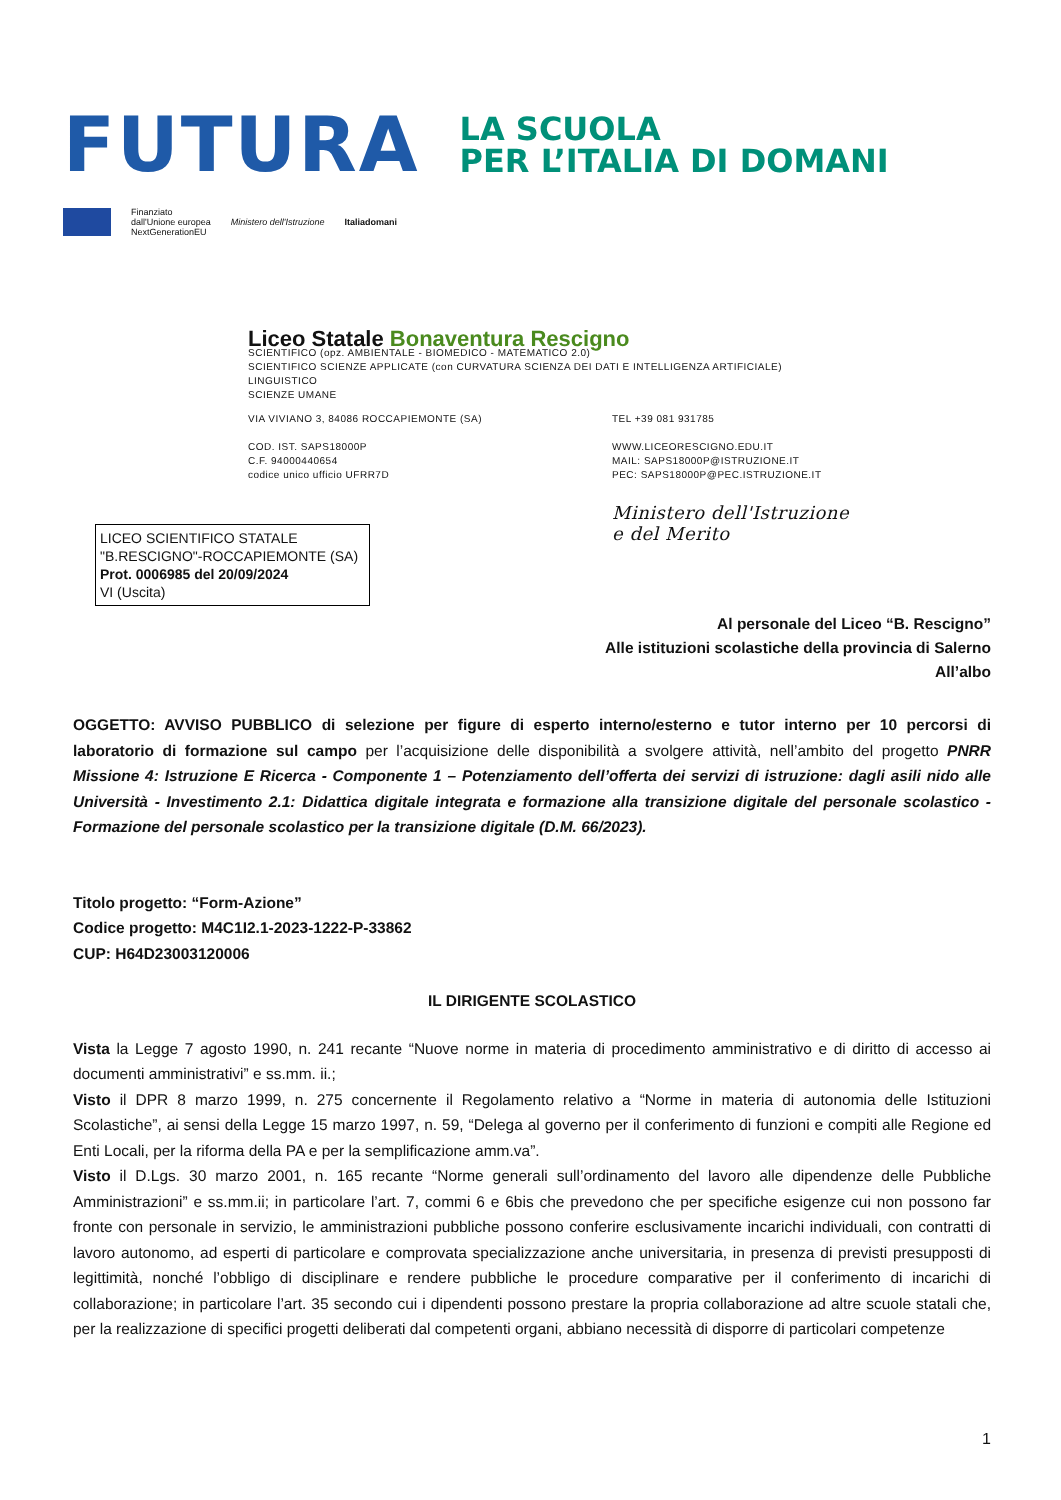FUTURA
LA SCUOLA
PER L’ITALIA DI DOMANI
Finanziato
dall'Unione europea
NextGenerationEU
Ministero dell'Istruzione Italiadomani
Liceo Statale Bonaventura Rescigno
SCIENTIFICO (opz. AMBIENTALE - BIOMEDICO - MATEMATICO 2.0)
SCIENTIFICO SCIENZE APPLICATE (con CURVATURA SCIENZA DEI DATI E INTELLIGENZA ARTIFICIALE)
LINGUISTICO
SCIENZE UMANE
VIA VIVIANO 3, 84086 ROCCAPIEMONTE (SA)
COD. IST. SAPS18000P
C.F. 94000440654
codice unico ufficio UFRR7D
TEL +39 081 931785
WWW.LICEORESCIGNO.EDU.IT
MAIL: SAPS18000P@ISTRUZIONE.IT
PEC: SAPS18000P@PEC.ISTRUZIONE.IT
Ministero dell'Istruzione
e del Merito
LICEO SCIENTIFICO STATALE
"B.RESCIGNO"-ROCCAPIEMONTE (SA)
Prot. 0006985 del 20/09/2024
VI (Uscita)
Al personale del Liceo “B. Rescigno”
Alle istituzioni scolastiche della provincia di Salerno
All’albo
OGGETTO: AVVISO PUBBLICO di selezione per figure di esperto interno/esterno e tutor interno per 10 percorsi di laboratorio di formazione sul campo per l’acquisizione delle disponibilità a svolgere attività, nell’ambito del progetto PNRR Missione 4: Istruzione E Ricerca - Componente 1 – Potenziamento dell’offerta dei servizi di istruzione: dagli asili nido alle Università - Investimento 2.1: Didattica digitale integrata e formazione alla transizione digitale del personale scolastico - Formazione del personale scolastico per la transizione digitale (D.M. 66/2023).
Titolo progetto: “Form-Azione”
Codice progetto: M4C1I2.1-2023-1222-P-33862
CUP: H64D23003120006
IL DIRIGENTE SCOLASTICO
Vista la Legge 7 agosto 1990, n. 241 recante “Nuove norme in materia di procedimento amministrativo e di diritto di accesso ai documenti amministrativi” e ss.mm. ii.;
Visto il DPR 8 marzo 1999, n. 275 concernente il Regolamento relativo a “Norme in materia di autonomia delle Istituzioni Scolastiche”, ai sensi della Legge 15 marzo 1997, n. 59, “Delega al governo per il conferimento di funzioni e compiti alle Regione ed Enti Locali, per la riforma della PA e per la semplificazione amm.va”.
Visto il D.Lgs. 30 marzo 2001, n. 165 recante “Norme generali sull’ordinamento del lavoro alle dipendenze delle Pubbliche Amministrazioni” e ss.mm.ii; in particolare l’art. 7, commi 6 e 6bis che prevedono che per specifiche esigenze cui non possono far fronte con personale in servizio, le amministrazioni pubbliche possono conferire esclusivamente incarichi individuali, con contratti di lavoro autonomo, ad esperti di particolare e comprovata specializzazione anche universitaria, in presenza di previsti presupposti di legittimità, nonché l’obbligo di disciplinare e rendere pubbliche le procedure comparative per il conferimento di incarichi di collaborazione; in particolare l’art. 35 secondo cui i dipendenti possono prestare la propria collaborazione ad altre scuole statali che, per la realizzazione di specifici progetti deliberati dal competenti organi, abbiano necessità di disporre di particolari competenze
1